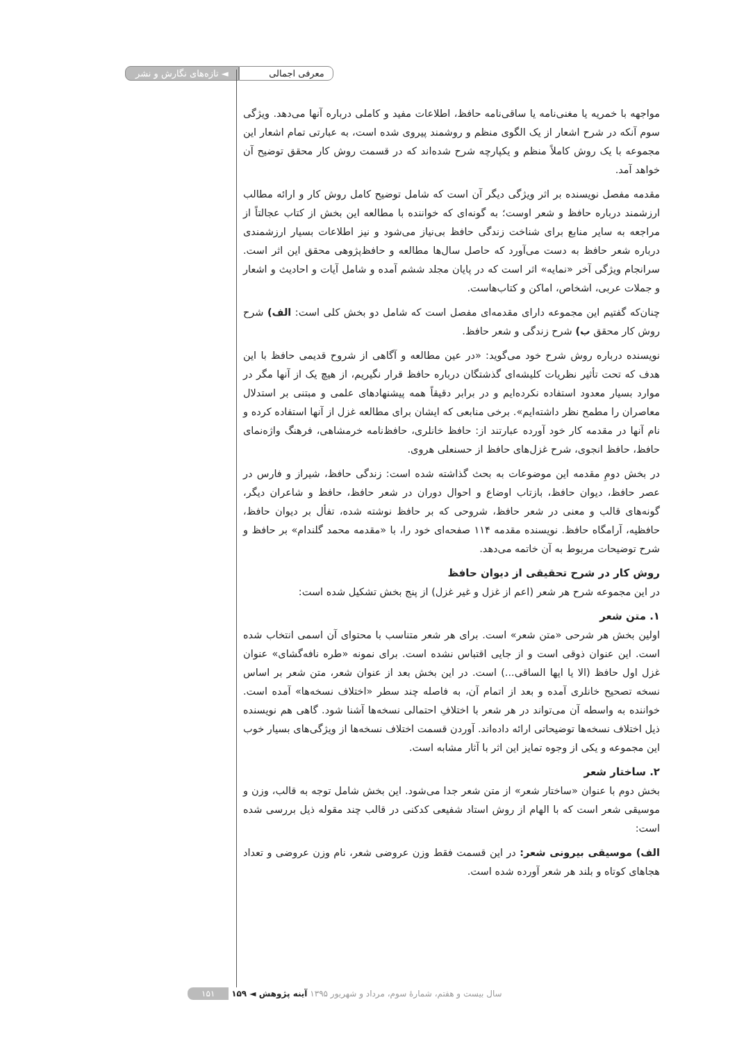معرفی اجمالی ◄ تازه‌های نگارش و نشر
مواجهه با خمریه یا مغنی‌نامه یا ساقی‌نامه حافظ، اطلاعات مفید و کاملی درباره آنها می‌دهد. ویژگی سوم آنکه در شرح اشعار از یک الگوی منظم و روشمند پیروی شده است، به عبارتی تمام اشعار این مجموعه با یک روش کاملاً منظم و یکپارچه شرح شده‌اند که در قسمت روش کار محقق توضیح آن خواهد آمد.
مقدمه مفصل نویسنده بر اثر ویژگی دیگر آن است که شامل توضیح کامل روش کار و ارائه مطالب ارزشمند درباره حافظ و شعر اوست؛ به گونه‌ای که خواننده با مطالعه این بخش از کتاب عجالتاً از مراجعه به سایر منابع برای شناخت زندگی حافظ بی‌نیاز می‌شود و نیز اطلاعات بسیار ارزشمندی درباره شعر حافظ به دست می‌آورد که حاصل سال‌ها مطالعه و حافظ‌پژوهی محقق این اثر است. سرانجام ویژگی آخر «نمایه» اثر است که در پایان مجلد ششم آمده و شامل آیات و احادیث و اشعار و جملات عربی، اشخاص، اماکن و کتاب‌هاست.
چنان‌که گفتیم این مجموعه دارای مقدمه‌ای مفصل است که شامل دو بخش کلی است: الف) شرح روش کار محقق ب) شرح زندگی و شعر حافظ.
نویسنده درباره روش شرح خود می‌گوید: «در عین مطالعه و آگاهی از شروح قدیمی حافظ با این هدف که تحت تأثیر نظریات کلیشه‌ای گذشتگان درباره حافظ قرار نگیریم، از هیچ یک از آنها مگر در موارد بسیار معدود استفاده نکرده‌ایم و در برابر دقیقاً همه پیشنهادهای علمی و مبتنی بر استدلال معاصران را مطمح نظر داشته‌ایم». برخی منابعی که ایشان برای مطالعه غزل از آنها استفاده کرده و نام آنها در مقدمه کار خود آورده عبارتند از: حافظ خانلری، حافظ‌نامه خرمشاهی، فرهنگ واژه‌نمای حافظ، حافظ انجوی، شرح غزل‌های حافظ از حسنعلی هروی.
در بخش دومِ مقدمه این موضوعات به بحث گذاشته شده است: زندگی حافظ، شیراز و فارس در عصر حافظ، دیوان حافظ، بازتاب اوضاع و احوال دوران در شعر حافظ، حافظ و شاعران دیگر، گونه‌های قالب و معنی در شعر حافظ، شروحی که بر حافظ نوشته شده، تفأل بر دیوان حافظ، حافظیه، آرامگاه حافظ. نویسنده مقدمه ۱۱۴ صفحه‌ای خود را، با «مقدمه محمد گلندام» بر حافظ و شرح توضیحات مربوط به آن خاتمه می‌دهد.
روش کار در شرح تحقیقی از دیوان حافظ
در این مجموعه شرح هر شعر (اعم از غزل و غیر غزل) از پنج بخش تشکیل شده است:
۱. متن شعر
اولین بخش هر شرحی «متن شعر» است. برای هر شعر متناسب با محتوای آن اسمی انتخاب شده است. این عنوان ذوقی است و از جایی اقتباس نشده است. برای نمونه «طره نافه‌گشای» عنوان غزل اول حافظ (الا یا ایها الساقی...) است. در این بخش بعد از عنوان شعر، متن شعر بر اساس نسخه تصحیح خانلری آمده و بعد از اتمام آن، به فاصله چند سطر «اختلاف نسخه‌ها» آمده است. خواننده به واسطه آن می‌تواند در هر شعر با اختلافِ احتمالی نسخه‌ها آشنا شود. گاهی هم نویسنده ذیل اختلاف نسخه‌ها توضیحاتی ارائه داده‌اند. آوردن قسمت اختلاف نسخه‌ها از ویژگی‌های بسیار خوب این مجموعه و یکی از وجوه تمایز این اثر با آثار مشابه است.
۲. ساختار شعر
بخش دوم با عنوان «ساختار شعر» از متن شعر جدا می‌شود. این بخش شامل توجه به قالب، وزن و موسیقی شعر است که با الهام از روش استاد شفیعی کدکنی در قالب چند مقوله ذیل بررسی شده است:
الف) موسیقی بیرونی شعر: در این قسمت فقط وزن عروضی شعر، نام وزن عروضی و تعداد هجاهای کوتاه و بلند هر شعر آورده شده است.
سال بیست و هفتم، شمارهٔ سوم، مرداد و شهریور ۱۳۹۵ آینه پژوهش ◄ ۱۵۹ ۱۵۱